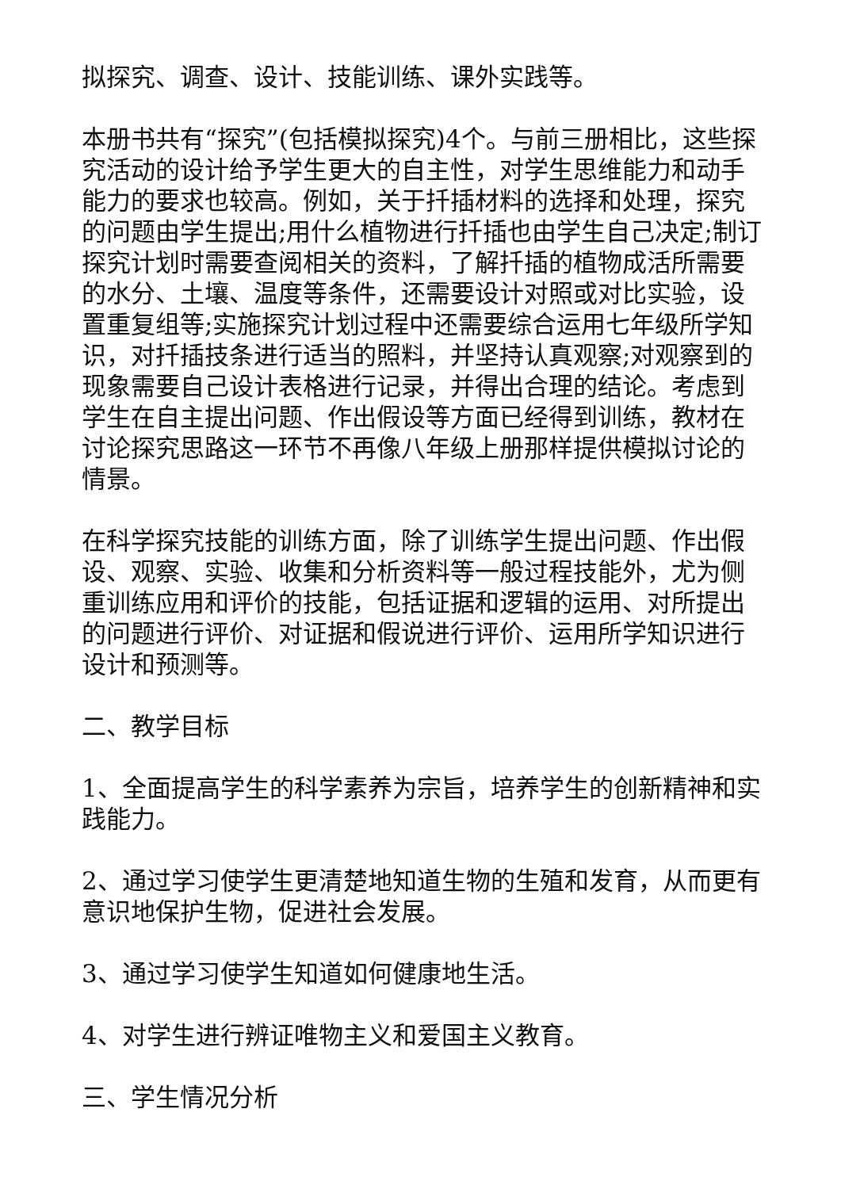拟探究、调查、设计、技能训练、课外实践等。
本册书共有“探究”(包括模拟探究)4个。与前三册相比，这些探究活动的设计给予学生更大的自主性，对学生思维能力和动手能力的要求也较高。例如，关于扦插材料的选择和处理，探究的问题由学生提出;用什么植物进行扦插也由学生自己决定;制订探究计划时需要查阅相关的资料，了解扦插的植物成活所需要的水分、土壤、温度等条件，还需要设计对照或对比实验，设置重复组等;实施探究计划过程中还需要综合运用七年级所学知识，对扦插技条进行适当的照料，并坚持认真观察;对观察到的现象需要自己设计表格进行记录，并得出合理的结论。考虑到学生在自主提出问题、作出假设等方面已经得到训练，教材在讨论探究思路这一环节不再像八年级上册那样提供模拟讨论的情景。
在科学探究技能的训练方面，除了训练学生提出问题、作出假设、观察、实验、收集和分析资料等一般过程技能外，尤为侧重训练应用和评价的技能，包括证据和逻辑的运用、对所提出的问题进行评价、对证据和假说进行评价、运用所学知识进行设计和预测等。
二、教学目标
1、全面提高学生的科学素养为宗旨，培养学生的创新精神和实践能力。
2、通过学习使学生更清楚地知道生物的生殖和发育，从而更有意识地保护生物，促进社会发展。
3、通过学习使学生知道如何健康地生活。
4、对学生进行辨证唯物主义和爱国主义教育。
三、学生情况分析